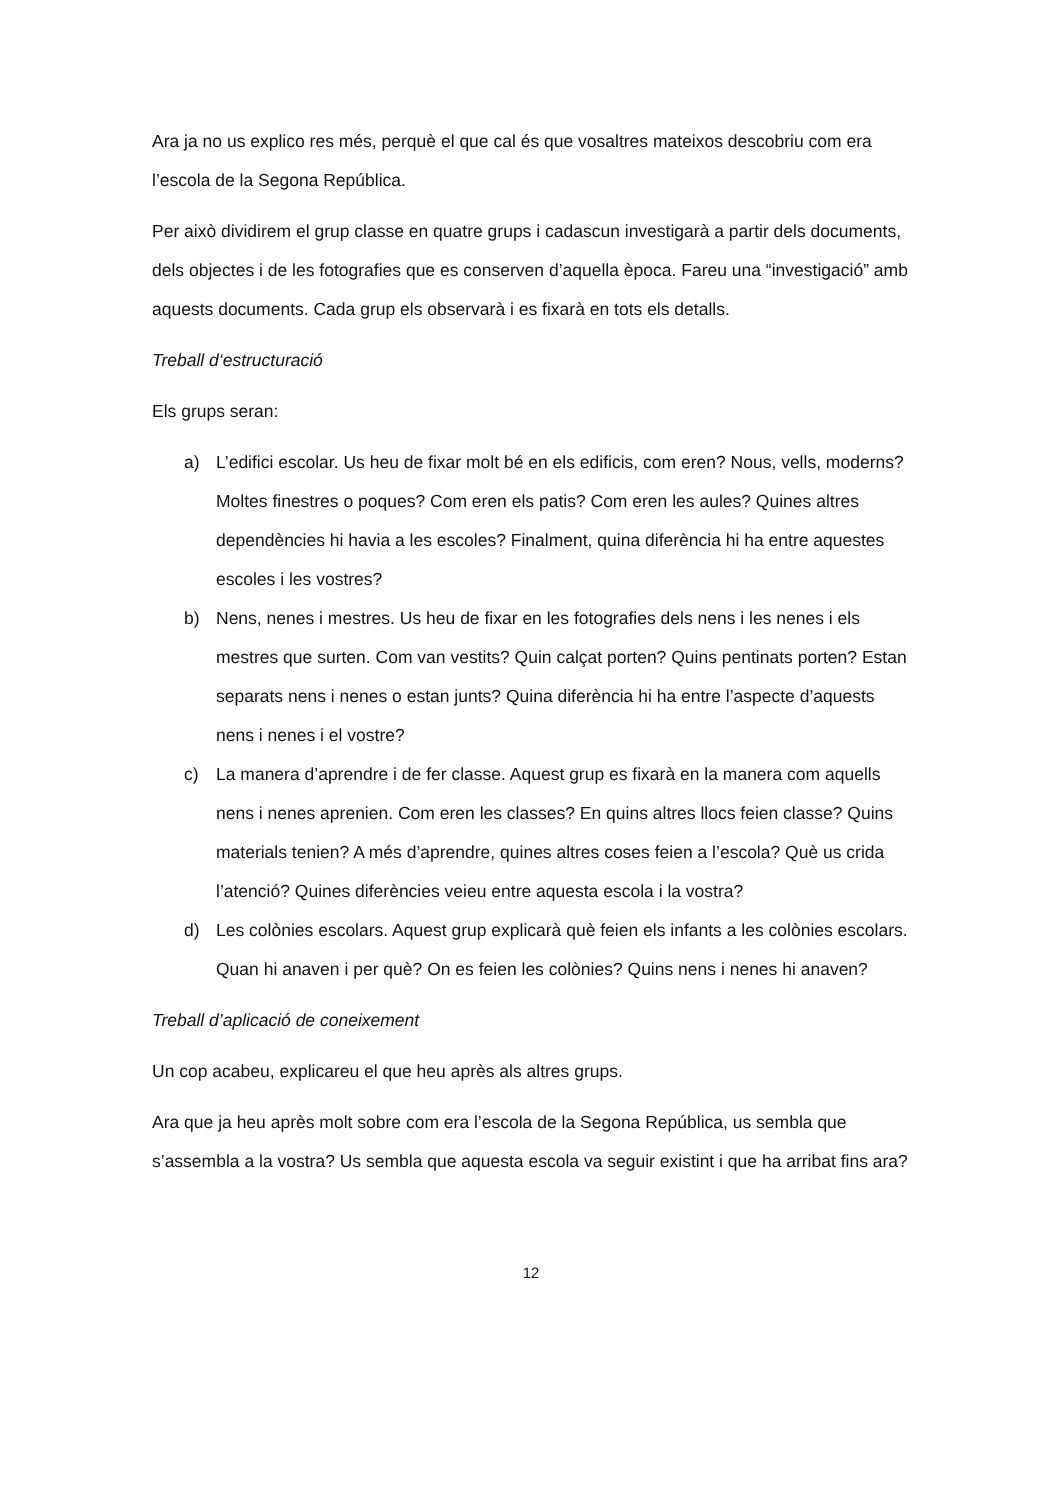Ara ja no us explico res més, perquè el que cal és que vosaltres mateixos descobriu com era l’escola de la Segona República.
Per això dividirem el grup classe en quatre grups i cadascun investigarà a partir dels documents, dels objectes i de les fotografies que es conserven d’aquella època. Fareu una “investigació” amb aquests documents. Cada grup els observarà i es fixarà en tots els detalls.
Treball d‘estructuració
Els grups seran:
a) L’edifici escolar. Us heu de fixar molt bé en els edificis, com eren? Nous, vells, moderns? Moltes finestres o poques? Com eren els patis? Com eren les aules? Quines altres dependències hi havia a les escoles? Finalment, quina diferència hi ha entre aquestes escoles i les vostres?
b) Nens, nenes i mestres. Us heu de fixar en les fotografies dels nens i les nenes i els mestres que surten. Com van vestits? Quin calçat porten? Quins pentinats porten? Estan separats nens i nenes o estan junts? Quina diferència hi ha entre l’aspecte d’aquests nens i nenes i el vostre?
c) La manera d’aprendre i de fer classe. Aquest grup es fixarà en la manera com aquells nens i nenes aprenien. Com eren les classes? En quins altres llocs feien classe? Quins materials tenien? A més d’aprendre, quines altres coses feien a l’escola? Què us crida l’atenció? Quines diferències veieu entre aquesta escola i la vostra?
d) Les colònies escolars. Aquest grup explicarà què feien els infants a les colònies escolars. Quan hi anaven i per què? On es feien les colònies? Quins nens i nenes hi anaven?
Treball d’aplicació de coneixement
Un cop acabeu, explicareu el que heu après als altres grups.
Ara que ja heu après molt sobre com era l’escola de la Segona República, us sembla que s’assembla a la vostra? Us sembla que aquesta escola va seguir existint i que ha arribat fins ara?
12